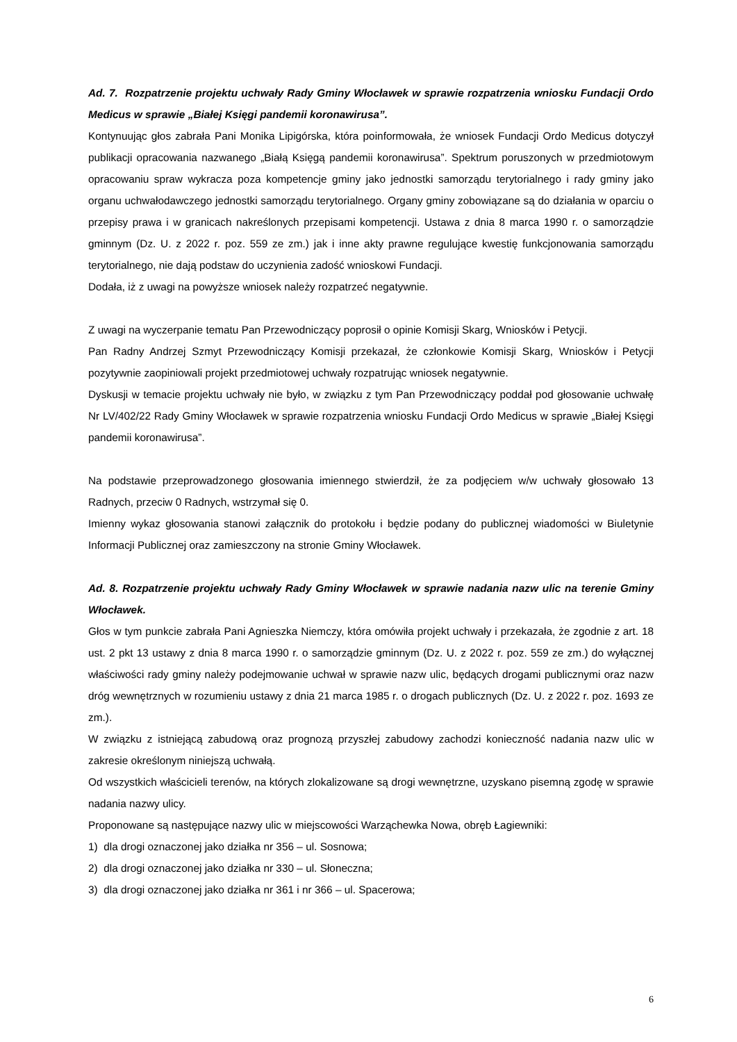Ad. 7. Rozpatrzenie projektu uchwały Rady Gminy Włocławek w sprawie rozpatrzenia wniosku Fundacji Ordo Medicus w sprawie „Białej Księgi pandemii koronawirusa”.
Kontynuując głos zabrała Pani Monika Lipigórska, która poinformowała, że wniosek Fundacji Ordo Medicus dotyczył publikacji opracowania nazwanego „Białą Księgą pandemii koronawirusa”. Spektrum poruszonych w przedmiotowym opracowaniu spraw wykracza poza kompetencje gminy jako jednostki samorządu terytorialnego i rady gminy jako organu uchwałodawczego jednostki samorządu terytorialnego. Organy gminy zobowiązane są do działania w oparciu o przepisy prawa i w granicach nakreślonych przepisami kompetencji. Ustawa z dnia 8 marca 1990 r. o samorządzie gminnym (Dz. U. z 2022 r. poz. 559 ze zm.) jak i inne akty prawne regulujące kwestię funkcjonowania samorządu terytorialnego, nie dają podstaw do uczynienia zadość wnioskowi Fundacji.
Dodała, iż z uwagi na powyższe wniosek należy rozpatrzeć negatywnie.
Z uwagi na wyczerpanie tematu Pan Przewodniczący poprosił o opinie Komisji Skarg, Wniosków i Petycji.
Pan Radny Andrzej Szmyt Przewodniczący Komisji przekazał, że członkowie Komisji Skarg, Wniosków i Petycji pozytywnie zaopiniowali projekt przedmiotowej uchwały rozpatrując wniosek negatywnie.
Dyskusji w temacie projektu uchwały nie było, w związku z tym Pan Przewodniczący poddał pod głosowanie uchwałę Nr LV/402/22 Rady Gminy Włocławek w sprawie rozpatrzenia wniosku Fundacji Ordo Medicus w sprawie „Białej Księgi pandemii koronawirusa”.
Na podstawie przeprowadzonego głosowania imiennego stwierdził, że za podjęciem w/w uchwały głosowało 13 Radnych, przeciw 0 Radnych, wstrzymał się 0.
Imienny wykaz głosowania stanowi załącznik do protokołu i będzie podany do publicznej wiadomości w Biuletynie Informacji Publicznej oraz zamieszczony na stronie Gminy Włocławek.
Ad. 8. Rozpatrzenie projektu uchwały Rady Gminy Włocławek w sprawie nadania nazw ulic na terenie Gminy Włocławek.
Głos w tym punkcie zabrała Pani Agnieszka Niemczy, która omówiła projekt uchwały i przekazała, że zgodnie z art. 18 ust. 2 pkt 13 ustawy z dnia 8 marca 1990 r. o samorządzie gminnym (Dz. U. z 2022 r. poz. 559 ze zm.) do wyłącznej właściwości rady gminy należy podejmowanie uchwał w sprawie nazw ulic, będących drogami publicznymi oraz nazw dróg wewnętrznych w rozumieniu ustawy z dnia 21 marca 1985 r. o drogach publicznych (Dz. U. z 2022 r. poz. 1693 ze zm.).
W związku z istniejącą zabudową oraz prognozą przyszłej zabudowy zachodzi konieczność nadania nazw ulic w zakresie określonym niniejszą uchwałą.
Od wszystkich właścicieli terenów, na których zlokalizowane są drogi wewnętrzne, uzyskano pisemną zgodę w sprawie nadania nazwy ulicy.
Proponowane są następujące nazwy ulic w miejscowości Warząchewka Nowa, obręb Łagiewniki:
1) dla drogi oznaczonej jako działka nr 356 – ul. Sosnowa;
2) dla drogi oznaczonej jako działka nr 330 – ul. Słoneczna;
3) dla drogi oznaczonej jako działka nr 361 i nr 366 – ul. Spacerowa;
6